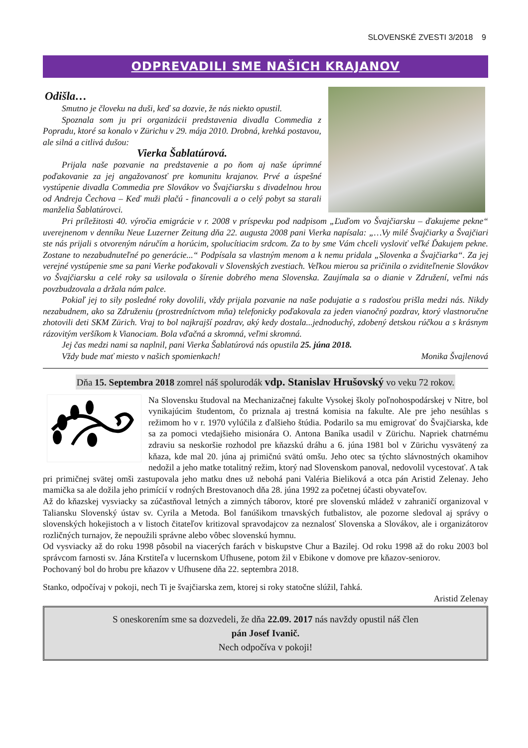SLOVENSKÉ ZVESTI 3/2018 9
ODPREVADILI SME NAŠICH KRAJANOV
Odišla…
Smutno je človeku na duši, keď sa dozvie, že nás niekto opustil.
Spoznala som ju pri organizácii predstavenia divadla Commedia z Popradu, ktoré sa konalo v Zürichu v 29. mája 2010. Drobná, krehká postavou, ale silná a citlivá dušou:
Vierka Šablatúrová.
Prijala naše pozvanie na predstavenie a po ňom aj naše úprimné poďakovanie za jej angažovanosť pre komunitu krajanov. Prvé a úspešné vystúpenie divadla Commedia pre Slovákov vo Švajčiarsku s divadelnou hrou od Andreja Čechova – Keď muži plačú - financovali a o celý pobyt sa starali manželia Šablatúrovci.
Pri príležitosti 40. výročia emigrácie v r. 2008 v príspevku pod nadpisom „Ľuďom vo Švajčiarsku – ďakujeme pekne“ uverejnenom v denníku Neue Luzerner Zeitung dňa 22. augusta 2008 pani Vierka napísala: „…Vy milé Švajčiarky a Švajčiari ste nás prijali s otvoreným náručím a horúcim, spolucítiacim srdcom. Za to by sme Vám chceli vysloviť veľké Ďakujem pekne. Zostane to nezabudnuteľné po generácie...“ Podpísala sa vlastným menom a k nemu pridala „Slovenka a Švajčiarka“. Za jej verejné vystúpenie sme sa pani Vierke poďakovali v Slovenských zvestiach. Veľkou mierou sa pričinila o zviditeľnenie Slovákov vo Švajčiarsku a celé roky sa usilovala o šírenie dobrého mena Slovenska. Zaujímala sa o dianie v Združení, veľmi nás povzbudzovala a držala nám palce.
Pokiaľ jej to sily posledné roky dovolili, vždy prijala pozvanie na naše podujatie a s radosťou prišla medzi nás. Nikdy nezabudnem, ako sa Združeniu (prostredníctvom mňa) telefonicky poďakovala za jeden vianočný pozdrav, ktorý vlastnoručne zhotovili deti SKM Zürich. Vraj to bol najkrajší pozdrav, aký kedy dostala...jednoduchý, zdobený detskou rúčkou a s krásnym rázovitým veršíkom k Vianociam. Bola vďačná a skromná, veľmi skromná.
Jej čas medzi nami sa naplnil, pani Vierka Šablatúrová nás opustila 25. júna 2018.
Vždy bude mať miesto v našich spomienkach! Monika Švajlenová
Dňa 15. Septembra 2018 zomrel náš spolurodák vdp. Stanislav Hrušovský vo veku 72 rokov.
Na Slovensku študoval na Mechanizačnej fakulte Vysokej školy poľnohospodárskej v Nitre, bol vynikajúcim študentom, čo priznala aj trestná komisia na fakulte. Ale pre jeho nesúhlas s režimom ho v r. 1970 vylúčila z ďalšieho štúdia. Podarilo sa mu emigrovať do Švajčiarska, kde sa za pomoci vtedajšieho misionára O. Antona Baníka usadil v Zürichu. Napriek chatrnému zdraviu sa neskoršie rozhodol pre kňazskú dráhu a 6. júna 1981 bol v Zürichu vysvätený za kňaza, kde mal 20. júna aj primičnú svätú omšu. Jeho otec sa týchto slávnostných okamihov nedožil a jeho matke totalitný režim, ktorý nad Slovenskom panoval, nedovolil vycestovať. A tak pri primičnej svätej omši zastupovala jeho matku dnes už nebohá pani Valéria Bieliková a otca pán Aristid Zelenay. Jeho mamička sa ale dožila jeho primícií v rodných Brestovanoch dňa 28. júna 1992 za početnej účasti obyvateľov.
Až do kňazskej vysviacky sa zúčastňoval letných a zimných táborov, ktoré pre slovenskú mládež v zahraničí organizoval v Taliansku Slovenský ústav sv. Cyrila a Metoda. Bol fanúšikom trnavských futbalistov, ale pozorne sledoval aj správy o slovenských hokejistoch a v listoch čitateľov kritizoval spravodajcov za neznalosť Slovenska a Slovákov, ale i organizátorov rozličných turnajov, že nepoužili správne alebo vôbec slovenskú hymnu.
Od vysviacky až do roku 1998 pôsobil na viacerých farách v biskupstve Chur a Bazilej. Od roku 1998 až do roku 2003 bol správcom farnosti sv. Jána Krstiteľa v lucernskom Ufhusene, potom žil v Ebikone v domove pre kňazov-seniorov.
Pochovaný bol do hrobu pre kňazov v Ufhusene dňa 22. septembra 2018.
Stanko, odpočívaj v pokoji, nech Ti je švajčiarska zem, ktorej si roky statočne slúžil, ľahká.
Aristid Zelenay
S oneskorením sme sa dozvedeli, že dňa 22.09. 2017 nás navždy opustil náš člen
pán Josef Ivanič.
Nech odpočíva v pokoji!